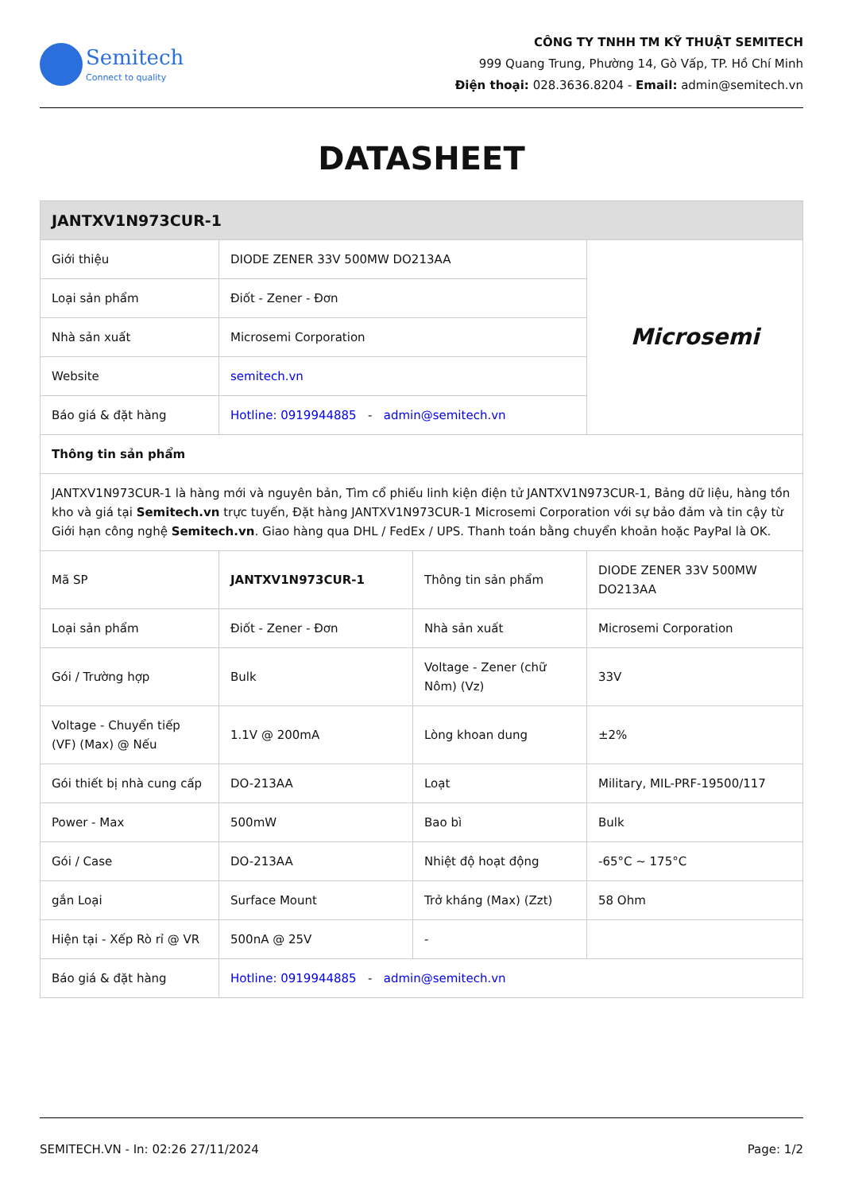Semitech
Connect to quality
CÔNG TY TNHH TM KỸ THUẬT SEMITECH
999 Quang Trung, Phường 14, Gò Vấp, TP. Hồ Chí Minh
Điện thoại: 028.3636.8204 - Email: admin@semitech.vn
DATASHEET
| JANTXV1N973CUR-1 | | | |
| --- | --- | --- | --- |
| Giới thiệu | DIODE ZENER 33V 500MW DO213AA | | Microsemi |
| Loại sản phẩm | Điốt - Zener - Đơn | | |
| Nhà sản xuất | Microsemi Corporation | | |
| Website | semitech.vn | | |
| Báo giá & đặt hàng | Hotline: 0919944885 - admin@semitech.vn | | |
| Thông tin sản phẩm | | | |
| JANTXV1N973CUR-1 là hàng mới và nguyên bản, Tìm cổ phiếu linh kiện điện tử JANTXV1N973CUR-1, Bảng dữ liệu, hàng tồn kho và giá tại Semitech.vn trực tuyến, Đặt hàng JANTXV1N973CUR-1 Microsemi Corporation với sự bảo đảm và tin cậy từ Giới hạn công nghệ Semitech.vn . Giao hàng qua DHL / FedEx / UPS. Thanh toán bằng chuyển khoản hoặc PayPal là OK. | | | |
| Mã SP | JANTXV1N973CUR-1 | Thông tin sản phẩm | DIODE ZENER 33V 500MW DO213AA |
| Loại sản phẩm | Điốt - Zener - Đơn | Nhà sản xuất | Microsemi Corporation |
| Gói / Trường hợp | Bulk | Voltage - Zener (chữ Nôm) (Vz) | 33V |
| Voltage - Chuyển tiếp (VF) (Max) @ Nếu | 1.1V @ 200mA | Lòng khoan dung | ±2% |
| Gói thiết bị nhà cung cấp | DO-213AA | Loạt | Military, MIL-PRF-19500/117 |
| Power - Max | 500mW | Bao bì | Bulk |
| Gói / Case | DO-213AA | Nhiệt độ hoạt động | -65°C ~ 175°C |
| gắn Loại | Surface Mount | Trở kháng (Max) (Zzt) | 58 Ohm |
| Hiện tại - Xếp Rò rỉ @ VR | 500nA @ 25V | - | |
| Báo giá & đặt hàng | Hotline: 0919944885 - admin@semitech.vn | | |
SEMITECH.VN - In: 02:26 27/11/2024 Page: 1/2